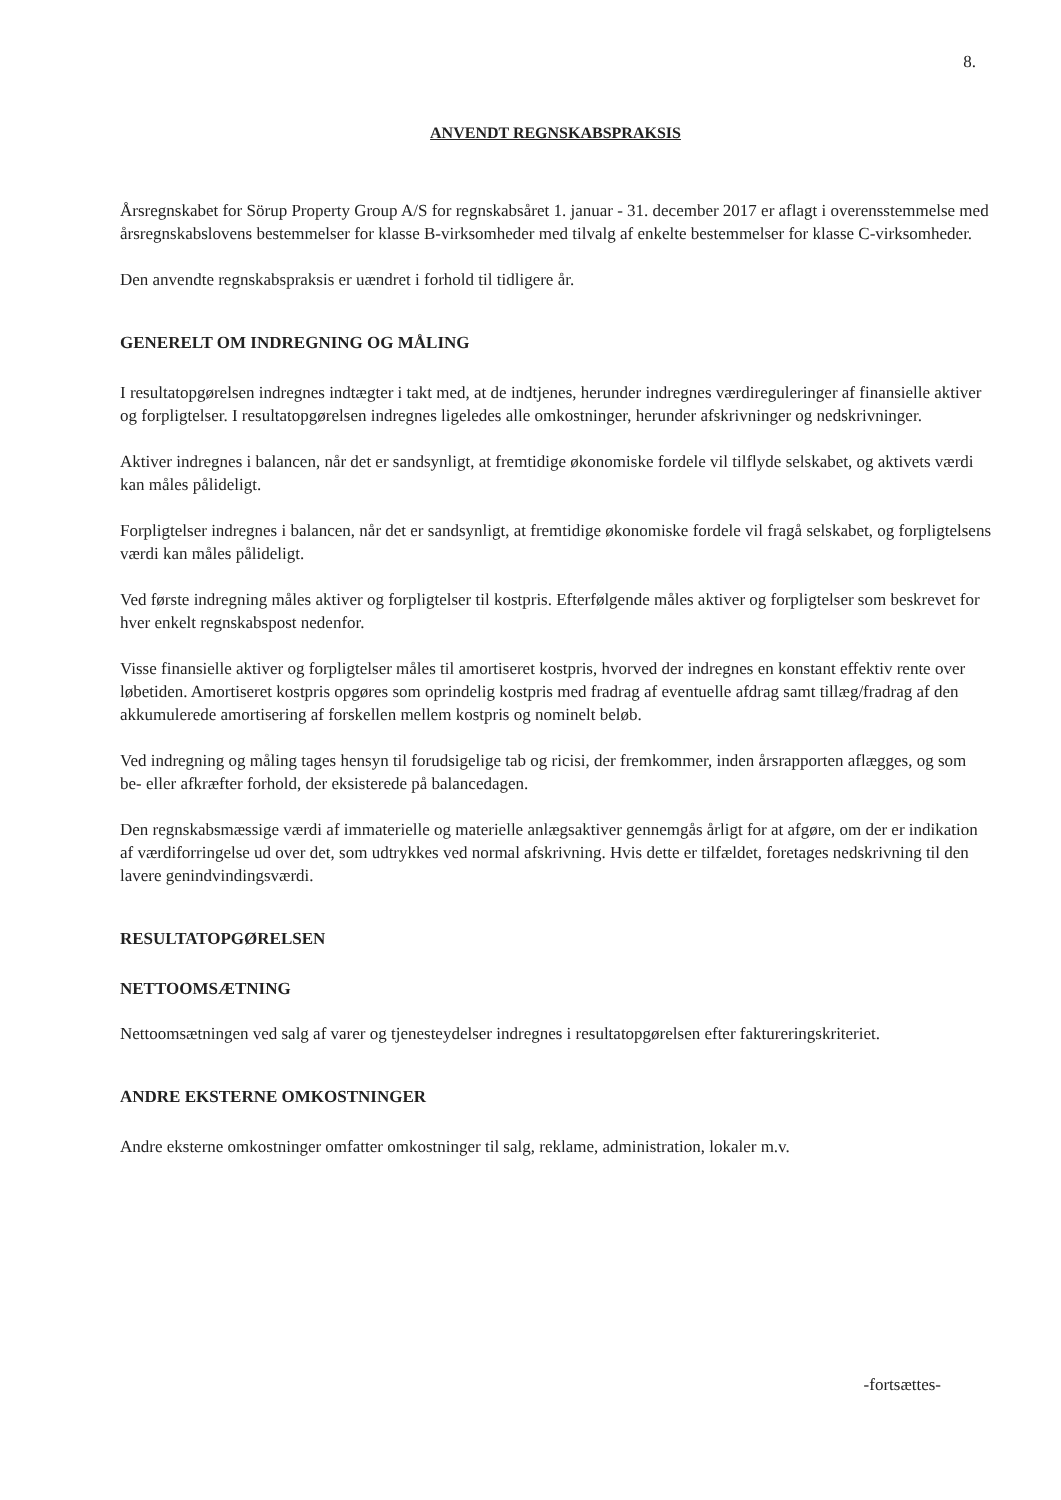8.
ANVENDT REGNSKABSPRAKSIS
Årsregnskabet for Sörup Property Group A/S for regnskabsåret 1. januar - 31. december 2017 er aflagt i overensstemmelse med årsregnskabslovens bestemmelser for klasse B-virksomheder med tilvalg af enkelte bestemmelser for klasse C-virksomheder.
Den anvendte regnskabspraksis er uændret i forhold til tidligere år.
GENERELT OM INDREGNING OG MÅLING
I resultatopgørelsen indregnes indtægter i takt med, at de indtjenes, herunder indregnes værdireguleringer af finansielle aktiver og forpligtelser. I resultatopgørelsen indregnes ligeledes alle omkostninger, herunder afskrivninger og nedskrivninger.
Aktiver indregnes i balancen, når det er sandsynligt, at fremtidige økonomiske fordele vil tilflyde selskabet, og aktivets værdi kan måles pålideligt.
Forpligtelser indregnes i balancen, når det er sandsynligt, at fremtidige økonomiske fordele vil fragå selskabet, og forpligtelsens værdi kan måles pålideligt.
Ved første indregning måles aktiver og forpligtelser til kostpris. Efterfølgende måles aktiver og forpligtelser som beskrevet for hver enkelt regnskabspost nedenfor.
Visse finansielle aktiver og forpligtelser måles til amortiseret kostpris, hvorved der indregnes en konstant effektiv rente over løbetiden. Amortiseret kostpris opgøres som oprindelig kostpris med fradrag af eventuelle afdrag samt tillæg/fradrag af den akkumulerede amortisering af forskellen mellem kostpris og nominelt beløb.
Ved indregning og måling tages hensyn til forudsigelige tab og ricisi, der fremkommer, inden årsrapporten aflægges, og som be- eller afkræfter forhold, der eksisterede på balancedagen.
Den regnskabsmæssige værdi af immaterielle og materielle anlægsaktiver gennemgås årligt for at afgøre, om der er indikation af værdiforringelse ud over det, som udtrykkes ved normal afskrivning. Hvis dette er tilfældet, foretages nedskrivning til den lavere genindvindingsværdi.
RESULTATOPGØRELSEN
NETTOOMSÆTNING
Nettoomsætningen ved salg af varer og tjenesteydelser indregnes i resultatopgørelsen efter faktureringskriteriet.
ANDRE EKSTERNE OMKOSTNINGER
Andre eksterne omkostninger omfatter omkostninger til salg, reklame, administration, lokaler m.v.
-fortsættes-